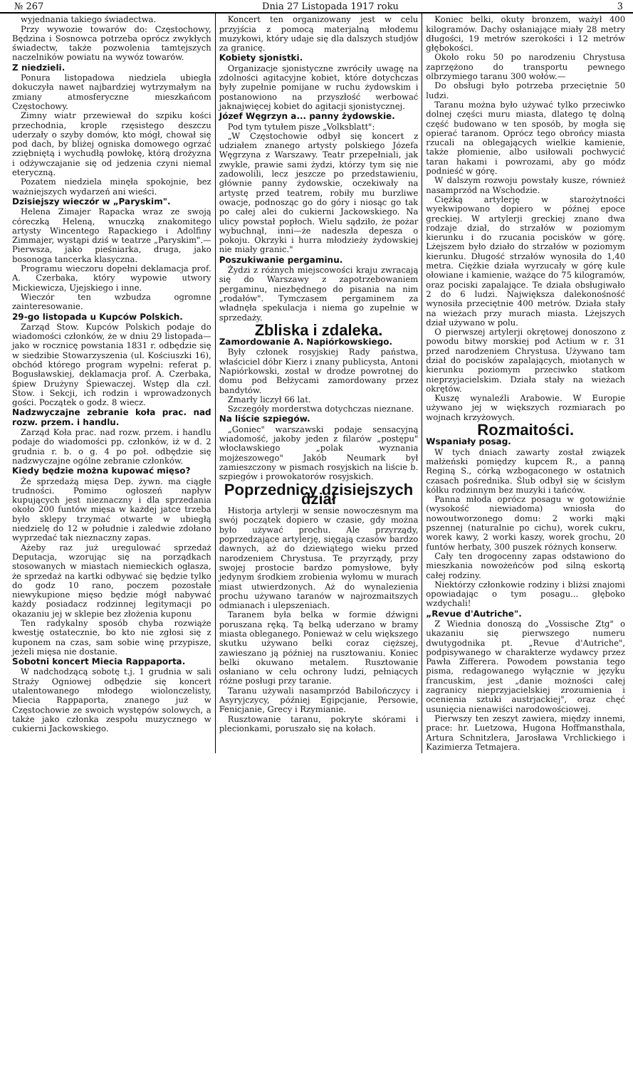№ 267 Dnia 27 Listopada 1917 roku 3
wyjednania takiego świadectwa.
Przy wywozie towarów do: Częstochowy, Będzina i Sosnowca potrzeba oprócz zwykłych świadectw, także pozwolenia tamtejszych naczelników powiatu na wywóz towarów.
Z niedzieli.
Ponura listopadowa niedziela ubiegła dokuczyła nawet najbardziej wytrzymałym na zmiany atmosferyczne mieszkańcom Częstochowy.
Zimny wiatr przewiewał do szpiku kości przechodnia, krople rzęsistego deszczu uderzały o szyby domów, kto mógł, chował się pod dach, by bliżej ogniska domowego ogrzać zziębniętą i wychudłą powłokę, którą drożyzna i odżywczajanie się od jedzenia czyni niemal eteryczną.
Pozatem niedziela minęła spokojnie, bez ważniejszych wydarzeń ani wieści.
Dzisiejszy wieczór w „Paryskim".
Helena Zimajer Rapacka wraz ze swoją córeczką Heleną, wnuczką znakomitego artysty Wincentego Rapackiego i Adolfiny Zimmajer, wystąpi dziś w teatrze „Paryskim".—Pierwsza, jako pieśniarka, druga, jako bosonoga tancerka klasyczna.
Programu wieczoru dopełni deklamacja prof. A. Czerbaka, który wypowie utwory Mickiewicza, Ujejskiego i inne.
Wieczór ten wzbudza ogromne zainteresowanie.
29-go listopada u Kupców Polskich.
Zarząd Stow. Kupców Polskich podaje do wiadomości członków, że w dniu 29 listopada—jako w rocznicę powstania 1831 r. odbędzie się w siedzibie Stowarzyszenia (ul. Kościuszki 16), obchód którego program wypełni: referat p. Bogusławskiej, deklamacja prof. A. Czerbaka, śpiew Drużyny Śpiewaczej. Wstęp dla czł. Stow. i Sekcji, ich rodzin i wprowadzonych gości. Początek o godz. 8 wiecz.
Nadzwyczajne zebranie koła prac. nad rozw. przem. i handlu.
Zarząd Koła prac. nad rozw. przem. i handlu podaje do wiadomości pp. członków, iż w d. 2 grudnia r. b. o g. 4 po poł. odbędzie się nadzwyczajne ogólne zebranie członków.
Kiedy będzie można kupować mięso?
Że sprzedażą mięsa Dep. żywn. ma ciągłe trudności. Pomimo ogłoszeń napływ kupujących jest nieznaczny i dla sprzedania około 200 funtów mięsa w każdej jatce trzeba było sklepy trzymać otwarte w ubiegłą niedzielę do 12 w południe i zaledwie zdołano wyprzedać tak nieznaczny zapas.
Ażeby raz już uregulować sprzedaż Deputacja, wzorując się na porządkach stosowanych w miastach niemieckich ogłasza, że sprzedaż na kartki odbywać się będzie tylko do godz 10 rano, poczem pozostałe niewykupione mięso będzie mógł nabywać każdy posiadacz rodzinnej legitymacji po okazaniu jej w sklepie bez złożenia kuponu
Ten radykalny sposób chyba rozwiąże kwestję ostatecznie, bo kto nie zgłosi się z kuponem na czas, sam sobie winę przypisze, jeżeli mięsa nie dostanie.
Sobotni koncert Miecia Rappaporta.
W nadchodzącą sobotę t.j. 1 grudnia w sali Straży Ogniowej odbędzie się koncert utalentowanego młodego wiolonczelisty, Miecia Rappaporta, znanego już w Częstochowie ze swoich występów solowych, a także jako członka zespołu muzycznego w cukierni Jackowskiego.
Koncert ten organizowany jest w celu przyjścia z pomocą materjalną młodemu muzykowi, który udaje się dla dalszych studjów za granicę.
Kobiety sjonistki.
Organizacje sjonistyczne zwróciły uwagę na zdolności agitacyjne kobiet, które dotychczas były zupełnie pomijane w ruchu żydowskim i postanowiono na przyszłość werbować jaknajwięcej kobiet do agitacji sjonistycznej.
Józef Węgrzyn a... panny żydowskie.
Pod tym tytułem pisze „Volksblatt":
„W Częstochowie odbył się koncert z udziałem znanego artysty polskiego Józefa Węgrzyna z Warszawy. Teatr przepełniali, jak zwykle, prawie sami żydzi, którzy tym się nie zadowolili, lecz jeszcze po przedstawieniu, głównie panny żydowskie, oczekiwały na artystę przed teatrem, robiły mu burzliwe owacje, podnosząc go do góry i niosąc go tak po całej alei do cukierni Jackowskiego. Na ulicy powstał popłoch. Wielu sądziło, że pożar wybuchnął, inni—że nadeszła depesza o pokoju. Okrzyki i hurra młodzieży żydowskiej nie miały granic."
Poszukiwanie pergaminu.
Żydzi z różnych miejscowości kraju zwracają się do Warszawy z zapotrzebowaniem pergaminu, niezbędnego do pisania na nim „rodałów". Tymczasem pergaminem za władnęła spekulacja i niema go zupełnie w sprzedaży.
Zbliska i zdaleka.
Zamordowanie A. Napiórkowskiego.
Były członek rosyjskiej Rady państwa, właściciel dóbr Kierz i znany publicysta, Antoni Napiórkowski, został w drodze powrotnej do domu pod Bełżycami zamordowany przez bandytów.
Zmarły liczył 66 lat.
Szczegóły morderstwa dotychczas nieznane.
Na liście szpiegów.
„Goniec" warszawski podaje sensacyjną wiadomość, jakoby jeden z filarów „postępu" włocławskiego „polak wyznania mojżeszowego" Jakób Neumark był zamieszczony w pismach rosyjskich na liście b. szpiegów i prowokatorów rosyjskich.
Poprzednicy dzisiejszych dział
Historja artylerji w sensie nowoczesnym ma swój początek dopiero w czasie, gdy można było używać prochu. Ale przyrządy, poprzedzające artylerję, sięgają czasów bardzo dawnych, aż do dziewiątego wieku przed narodzeniem Chrystusa. Te przyrządy, przy swojej prostocie bardzo pomysłowe, były jedynym środkiem zrobienia wyłomu w murach miast utwierdzonych. Aż do wynalezienia prochu używano taranów w najrozmaitszych odmianach i ulepszeniach.
Taranem była belka w formie dźwigni poruszana ręką. Tą belką uderzano w bramy miasta obleganego. Ponieważ w celu większego skutku używano belki coraz cięższej, zawieszano ją później na rusztowaniu. Koniec belki okuwano metalem. Rusztowanie osłaniano w celu ochrony ludzi, pełniących różne posługi przy taranie.
Taranu używali nasamprzód Babilończycy i Asyryjczycy, później Egipcjanie, Persowie, Fenicjanie, Grecy i Rzymianie.
Rusztowanie taranu, pokryte skórami i plecionkami, poruszało się na kołach.
Koniec belki, okuty bronzem, ważył 400 kilogramów. Dachy osłaniające miały 28 metry długości, 19 metrów szerokości i 12 metrów głębokości.
Około roku 50 po narodzeniu Chrystusa zaprzężono do transportu pewnego olbrzymiego taranu 300 wołów.—
Do obsługi było potrzeba przeciętnie 50 ludzi.
Taranu można było używać tylko przeciwko dolnej części muru miasta, dlatego tę dolną część budowano w ten sposób, by mogła się opierać taranom. Oprócz tego obrońcy miasta rzucali na oblegających wielkie kamienie, także płomienie, albo usiłowali pochwycić taran hakami i powrozami, aby go módz podnieść w górę.
W dalszym rozwoju powstały kusze, również nasamprzód na Wschodzie.
Ciężką artylerję w starożytności wyekwipowano dopiero w późnej epoce greckiej. W artylerji greckiej znano dwa rodzaje dział, do strzałów w poziomym kierunku i do rzucania pocisków w górę. Lżejszem było działo do strzałów w poziomym kierunku. Długość strzałów wynosiła do 1,40 metra. Ciężkie działa wyrzucały w górę kule ołowiane i kamienie, ważące do 75 kilogramów, oraz pociski zapalające. Te działa obsługiwało 2 do 6 ludzi. Największa dalekonośność wynosiła przeciętnie 400 metrów. Działa stały na wieżach przy murach miasta. Lżejszych dział używano w polu.
O pierwszej artylerji okrętowej donoszono z powodu bitwy morskiej pod Actium w r. 31 przed narodzeniem Chrystusa. Używano tam dział do pocisków zapalających, miotanych w kierunku poziomym przeciwko statkom nieprzyjacielskim. Działa stały na wieżach okrętów.
Kuszę wynaleźli Arabowie. W Europie używano jej w większych rozmiarach po wojnach krzyżowych.
Rozmaitości.
Wspaniały posag.
W tych dniach zawarty został związek małżeński pomiędzy kupcem R., a panną Reginą S., córką wzbogaconego w ostatnich czasach pośrednika. Ślub odbył się w ścisłym kółku rodzinnym bez muzyki i tańców.
Panna młoda oprócz posagu w gotowiźnie (wysokość niewiadoma) wniosła do nowoutworzonego domu: 2 worki mąki pszennej (naturalnie po cichu), worek cukru, worek kawy, 2 worki kaszy, worek grochu, 20 funtów herbaty, 300 puszek różnych konserw.
Cały ten drogocenny zapas odstawiono do mieszkania nowożeńców pod silną eskortą całej rodziny.
Niektórzy członkowie rodziny i bliżsi znajomi opowiadając o tym posagu... głęboko wzdychali!
„Revue d'Autriche".
Z Wiednia donoszą do „Vossische Ztg" o ukazaniu się pierwszego numeru dwutygodnika pt. „Revue d'Autriche", podpisywanego w charakterze wydawcy przez Pawła Zifferera. Powodem powstania tego pisma, redagowanego wyłącznie w języku francuskim, jest „danie możności całej zagranicy nieprzyjacielskiej zrozumienia i ocenienia sztuki austrjackiej", oraz chęć usunięcia nienawiści narodowościowej.
Pierwszy ten zeszyt zawiera, między innemi, prace: hr. Luetzowa, Hugona Hoffmansthala, Artura Schnitzlera, Jarosława Vrchlickiego i Kazimierza Tetmajera.